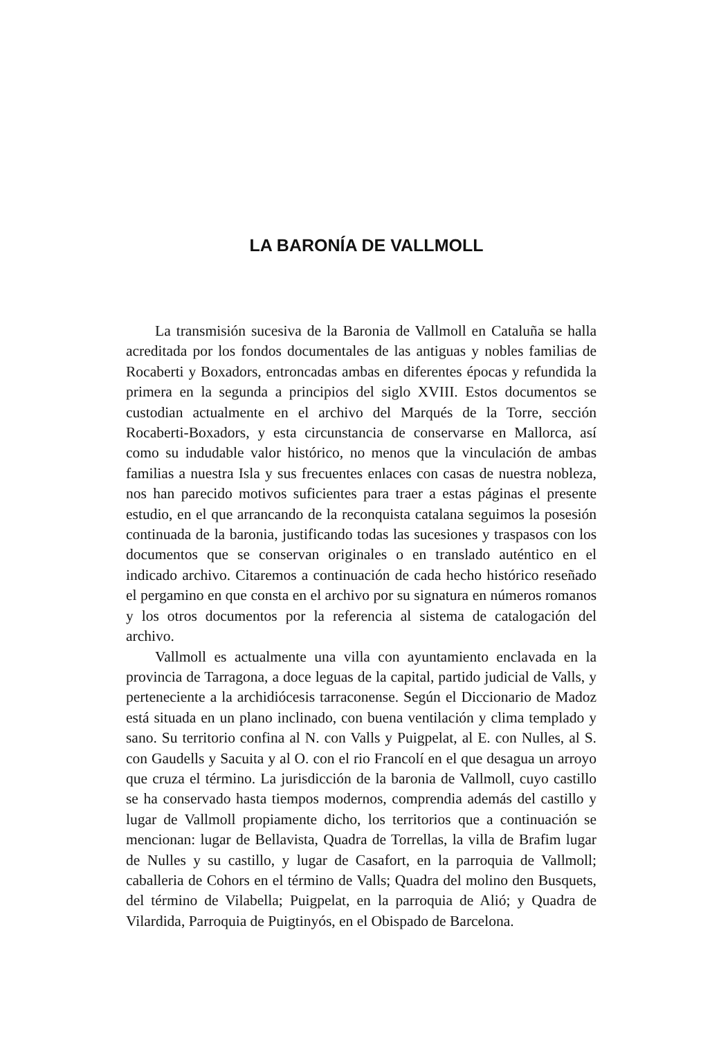LA BARONÍA DE VALLMOLL
La transmisión sucesiva de la Baronia de Vallmoll en Cataluña se halla acreditada por los fondos documentales de las antiguas y nobles familias de Rocaberti y Boxadors, entroncadas ambas en diferentes épocas y refundida la primera en la segunda a principios del siglo XVIII. Estos documentos se custodian actualmente en el archivo del Marqués de la Torre, sección Rocaberti-Boxadors, y esta circunstancia de conservarse en Mallorca, así como su indudable valor histórico, no menos que la vinculación de ambas familias a nuestra Isla y sus frecuentes enlaces con casas de nuestra nobleza, nos han parecido motivos suficientes para traer a estas páginas el presente estudio, en el que arrancando de la reconquista catalana seguimos la posesión continuada de la baronia, justificando todas las sucesiones y traspasos con los documentos que se conservan originales o en translado auténtico en el indicado archivo. Citaremos a continuación de cada hecho histórico reseñado el pergamino en que consta en el archivo por su signatura en números romanos y los otros documentos por la referencia al sistema de catalogación del archivo.
Vallmoll es actualmente una villa con ayuntamiento enclavada en la provincia de Tarragona, a doce leguas de la capital, partido judicial de Valls, y perteneciente a la archidiócesis tarraconense. Según el Diccionario de Madoz está situada en un plano inclinado, con buena ventilación y clima templado y sano. Su territorio confina al N. con Valls y Puigpelat, al E. con Nulles, al S. con Gaudells y Sacuita y al O. con el rio Francolí en el que desagua un arroyo que cruza el término. La jurisdicción de la baronia de Vallmoll, cuyo castillo se ha conservado hasta tiempos modernos, comprendia además del castillo y lugar de Vallmoll propiamente dicho, los territorios que a continuación se mencionan: lugar de Bellavista, Quadra de Torrellas, la villa de Brafim lugar de Nulles y su castillo, y lugar de Casafort, en la parroquia de Vallmoll; caballeria de Cohors en el término de Valls; Quadra del molino den Busquets, del término de Vilabella; Puigpelat, en la parroquia de Alió; y Quadra de Vilardida, Parroquia de Puigtinyós, en el Obispado de Barcelona.